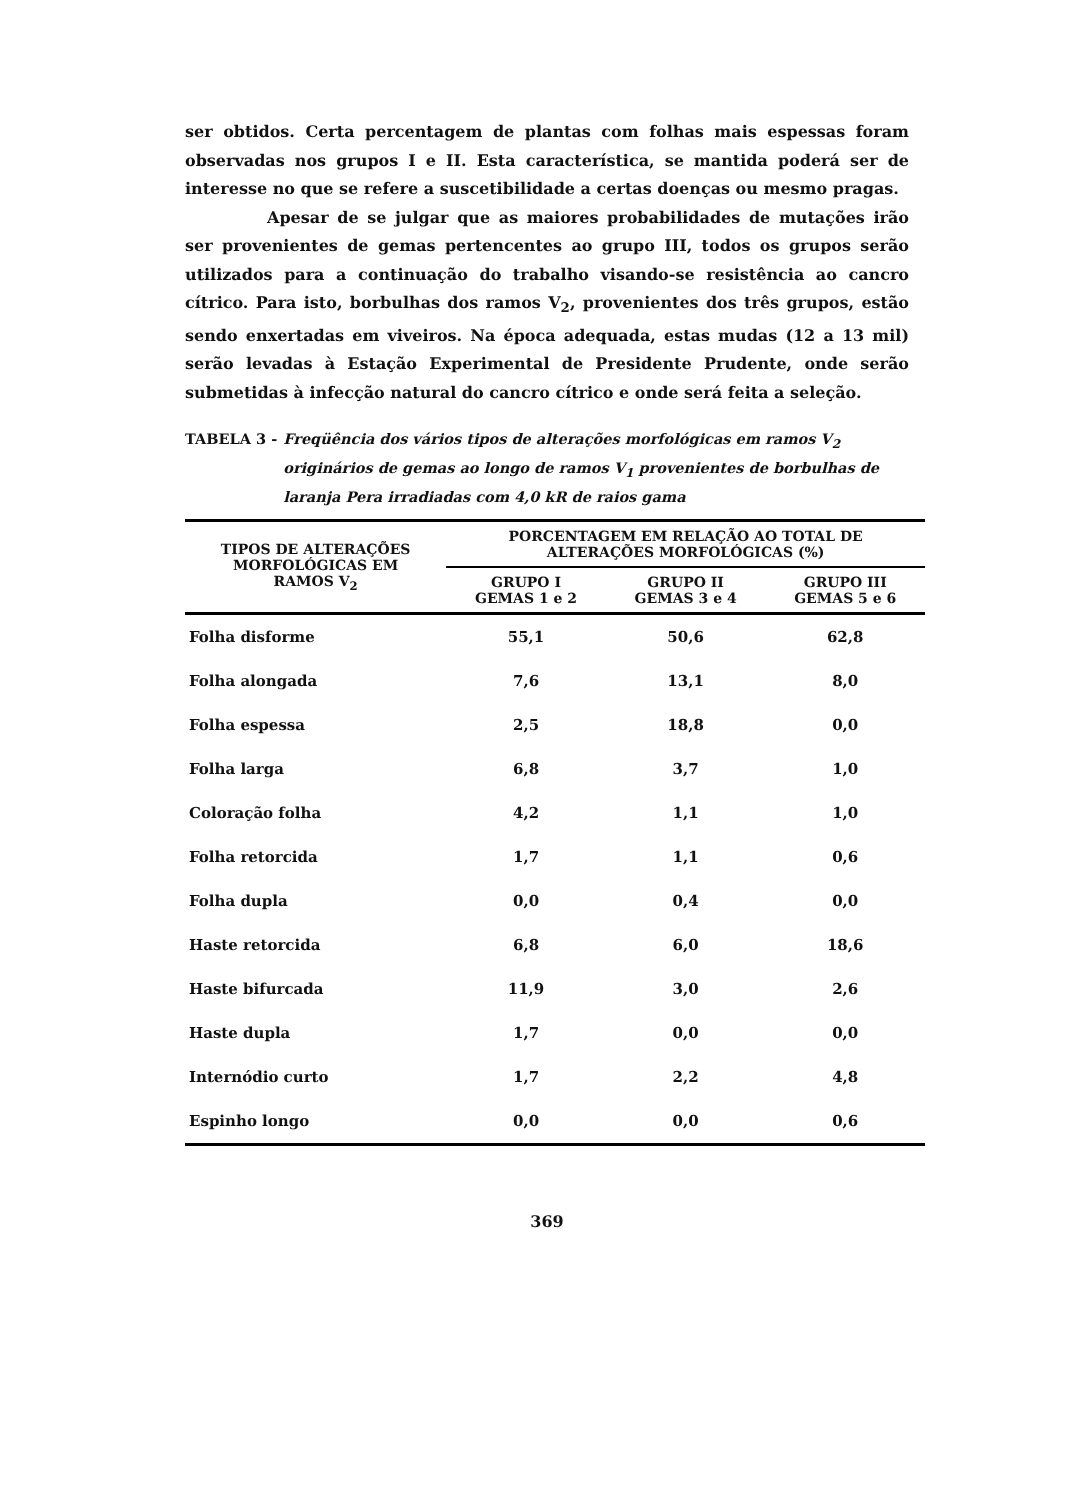ser obtidos. Certa percentagem de plantas com folhas mais espessas foram observadas nos grupos I e II. Esta característica, se mantida poderá ser de interesse no que se refere a suscetibilidade a certas doenças ou mesmo pragas.
Apesar de se julgar que as maiores probabilidades de mutações irão ser provenientes de gemas pertencentes ao grupo III, todos os grupos serão utilizados para a continuação do trabalho visando-se resistência ao cancro cítrico. Para isto, borbulhas dos ramos V<sub>2</sub>, provenientes dos três grupos, estão sendo enxertadas em viveiros. Na época adequada, estas mudas (12 a 13 mil) serão levadas à Estação Experimental de Presidente Prudente, onde serão submetidas à infecção natural do cancro cítrico e onde será feita a seleção.
TABELA 3 - Freqüência dos vários tipos de alterações morfológicas em ramos V<sub>2</sub> originários de gemas ao longo de ramos V<sub>1</sub> provenientes de borbulhas de laranja Pera irradiadas com 4,0 kR de raios gama
| TIPOS DE ALTERAÇÕES MORFOLÓGICAS EM RAMOS V<sub>2</sub> | PORCENTAGEM EM RELAÇÃO AO TOTAL DE ALTERAÇÕES MORFOLÓGICAS (%) | | |
| --- | --- | --- | --- |
| | GRUPO I GEMAS 1 e 2 | GRUPO II GEMAS 3 e 4 | GRUPO III GEMAS 5 e 6 |
| Folha disforme | 55,1 | 50,6 | 62,8 |
| Folha alongada | 7,6 | 13,1 | 8,0 |
| Folha espessa | 2,5 | 18,8 | 0,0 |
| Folha larga | 6,8 | 3,7 | 1,0 |
| Coloração folha | 4,2 | 1,1 | 1,0 |
| Folha retorcida | 1,7 | 1,1 | 0,6 |
| Folha dupla | 0,0 | 0,4 | 0,0 |
| Haste retorcida | 6,8 | 6,0 | 18,6 |
| Haste bifurcada | 11,9 | 3,0 | 2,6 |
| Haste dupla | 1,7 | 0,0 | 0,0 |
| Internódio curto | 1,7 | 2,2 | 4,8 |
| Espinho longo | 0,0 | 0,0 | 0,6 |
369